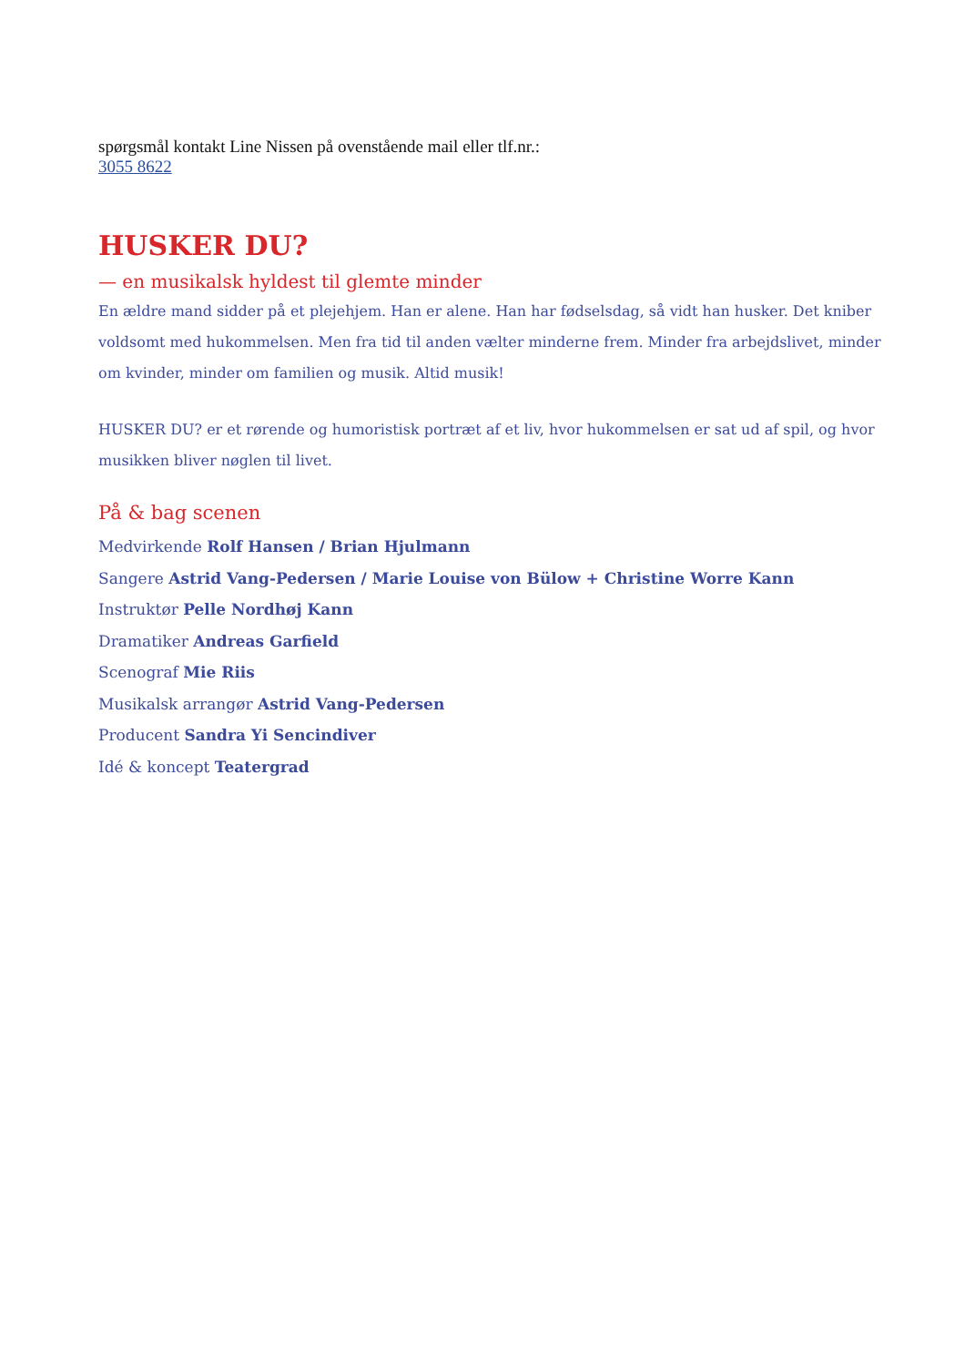spørgsmål kontakt Line Nissen på ovenstående mail eller tlf.nr.:
3055 8622
HUSKER DU?
— en musikalsk hyldest til glemte minder
En ældre mand sidder på et plejehjem. Han er alene. Han har fødselsdag, så vidt han husker. Det kniber voldsomt med hukommelsen. Men fra tid til anden vælter minderne frem. Minder fra arbejdslivet, minder om kvinder, minder om familien og musik. Altid musik!
HUSKER DU? er et rørende og humoristisk portræt af et liv, hvor hukommelsen er sat ud af spil, og hvor musikken bliver nøglen til livet.
På & bag scenen
Medvirkende Rolf Hansen / Brian Hjulmann
Sangere Astrid Vang-Pedersen / Marie Louise von Bülow + Christine Worre Kann
Instruktør Pelle Nordhøj Kann
Dramatiker Andreas Garfield
Scenograf Mie Riis
Musikalsk arrangør Astrid Vang-Pedersen
Producent Sandra Yi Sencindiver
Idé & koncept Teatergrad